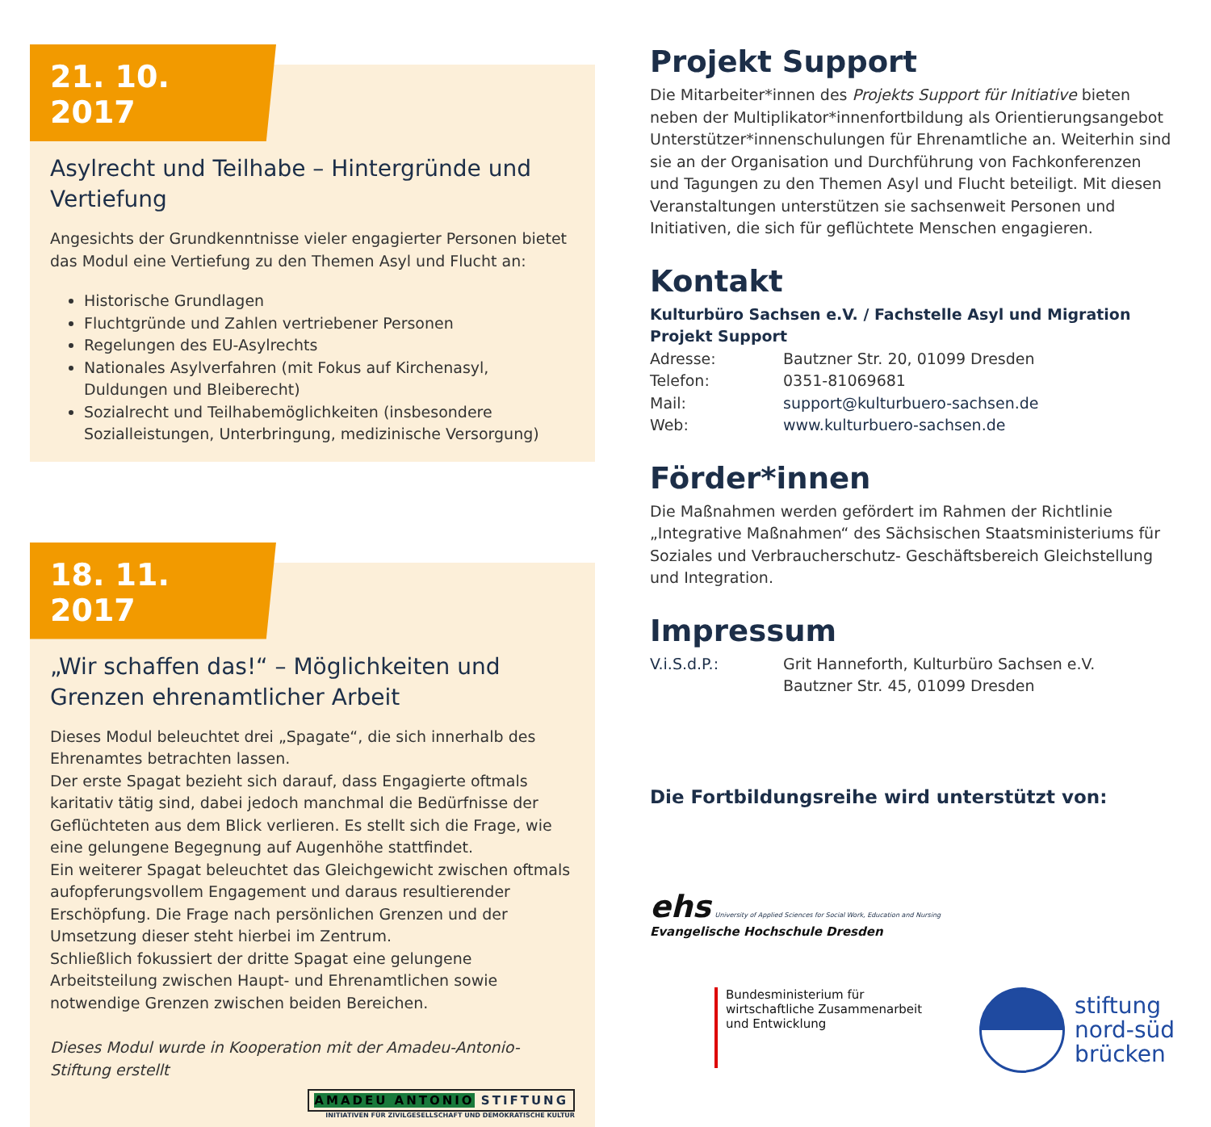21. 10. 2017
Asylrecht und Teilhabe – Hintergründe und Vertiefung
Angesichts der Grundkenntnisse vieler engagierter Personen bietet das Modul eine Vertiefung zu den Themen Asyl und Flucht an:
Historische Grundlagen
Fluchtgründe und Zahlen vertriebener Personen
Regelungen des EU-Asylrechts
Nationales Asylverfahren (mit Fokus auf Kirchenasyl, Duldungen und Bleiberecht)
Sozialrecht und Teilhabemöglichkeiten (insbesondere Sozialleistungen, Unterbringung, medizinische Versorgung)
18. 11. 2017
„Wir schaffen das!“ – Möglichkeiten und Grenzen ehrenamtlicher Arbeit
Dieses Modul beleuchtet drei „Spagate“, die sich innerhalb des Ehrenamtes betrachten lassen.
Der erste Spagat bezieht sich darauf, dass Engagierte oftmals karitativ tätig sind, dabei jedoch manchmal die Bedürfnisse der Geflüchteten aus dem Blick verlieren. Es stellt sich die Frage, wie eine gelungene Begegnung auf Augenhöhe stattfindet.
Ein weiterer Spagat beleuchtet das Gleichgewicht zwischen oftmals aufopferungsvollem Engagement und daraus resultierender Erschöpfung. Die Frage nach persönlichen Grenzen und der Umsetzung dieser steht hierbei im Zentrum.
Schließlich fokussiert der dritte Spagat eine gelungene Arbeitsteilung zwischen Haupt- und Ehrenamtlichen sowie notwendige Grenzen zwischen beiden Bereichen.
Dieses Modul wurde in Kooperation mit der Amadeu-Antonio-Stiftung erstellt
AMADEU ANTONIO STIFTUNG
INITIATIVEN FÜR ZIVILGESELLSCHAFT UND DEMOKRATISCHE KULTUR
Projekt Support
Die Mitarbeiter*innen des Projekts Support für Initiative bieten neben der Multiplikator*innenfortbildung als Orientierungsangebot Unterstützer*innenschulungen für Ehrenamtliche an. Weiterhin sind sie an der Organisation und Durchführung von Fachkonferenzen und Tagungen zu den Themen Asyl und Flucht beteiligt. Mit diesen Veranstaltungen unterstützen sie sachsenweit Personen und Initiativen, die sich für geflüchtete Menschen engagieren.
Kontakt
Kulturbüro Sachsen e.V. / Fachstelle Asyl und Migration Projekt Support
| Adresse: | Bautzner Str. 20, 01099 Dresden |
| Telefon: | 0351-81069681 |
| Mail: | support@kulturbuero-sachsen.de |
| Web: | www.kulturbuero-sachsen.de |
Förder*innen
Die Maßnahmen werden gefördert im Rahmen der Richtlinie „Integrative Maßnahmen“ des Sächsischen Staatsministeriums für Soziales und Verbraucherschutz- Geschäftsbereich Gleichstellung und Integration.
Impressum
| V.i.S.d.P.: | Grit Hanneforth, Kulturbüro Sachsen e.V. Bautzner Str. 45, 01099 Dresden |
Die Fortbildungsreihe wird unterstützt von:
ehs University of Applied Sciences for Social Work, Education and Nursing
Evangelische Hochschule Dresden
Bundesministerium für
wirtschaftliche Zusammenarbeit
und Entwicklung
stiftung
nord-süd
brücken